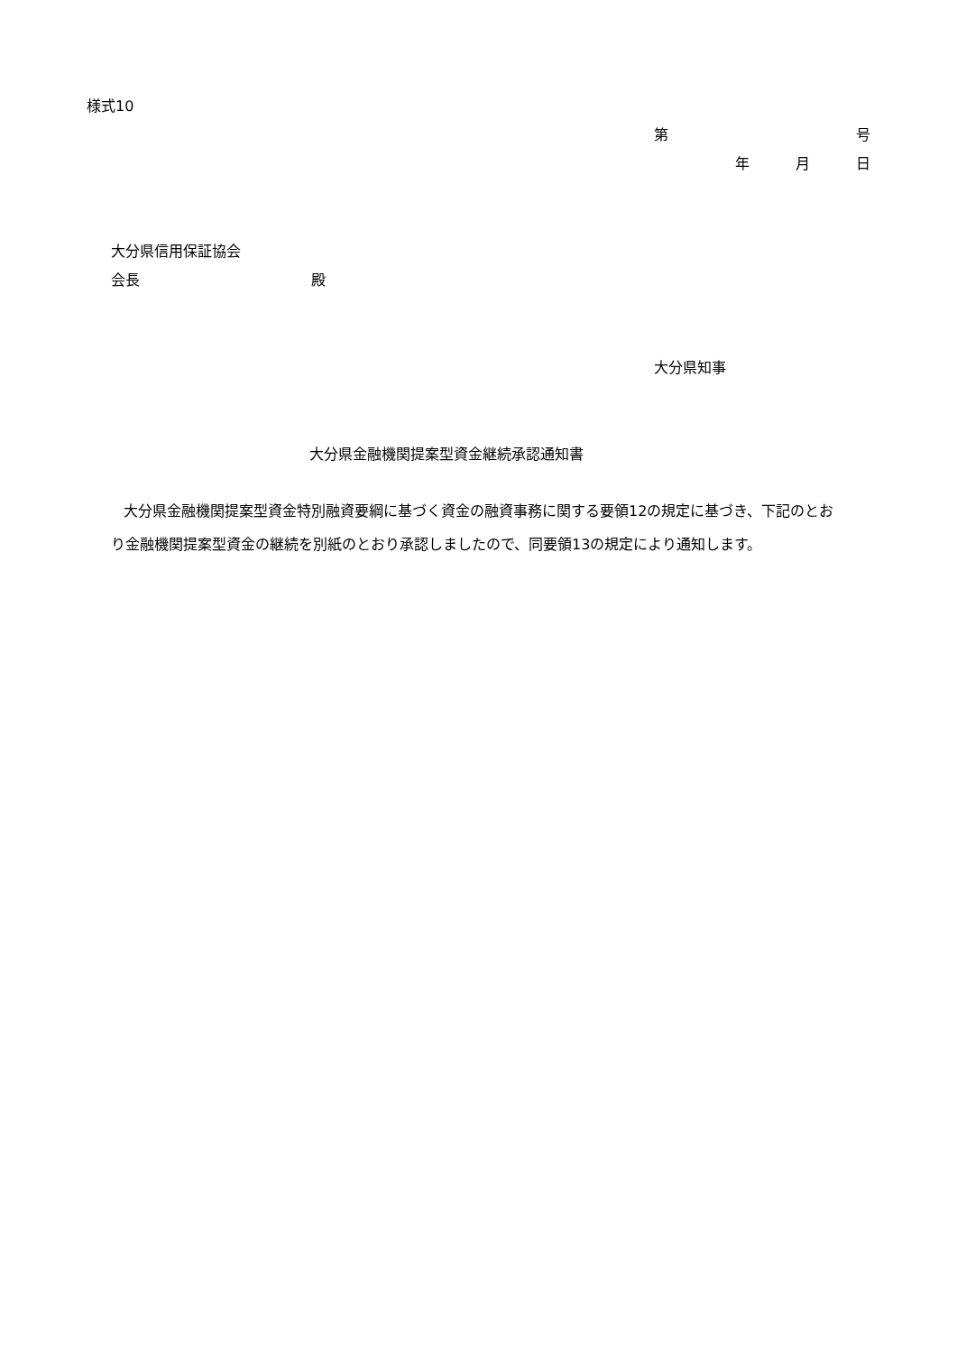様式10
第 号
年 月 日
大分県信用保証協会
会長 殿
大分県知事
大分県金融機関提案型資金継続承認通知書
大分県金融機関提案型資金特別融資要綱に基づく資金の融資事務に関する要領12の規定に基づき、下記のとおり金融機関提案型資金の継続を別紙のとおり承認しましたので、同要領13の規定により通知します。